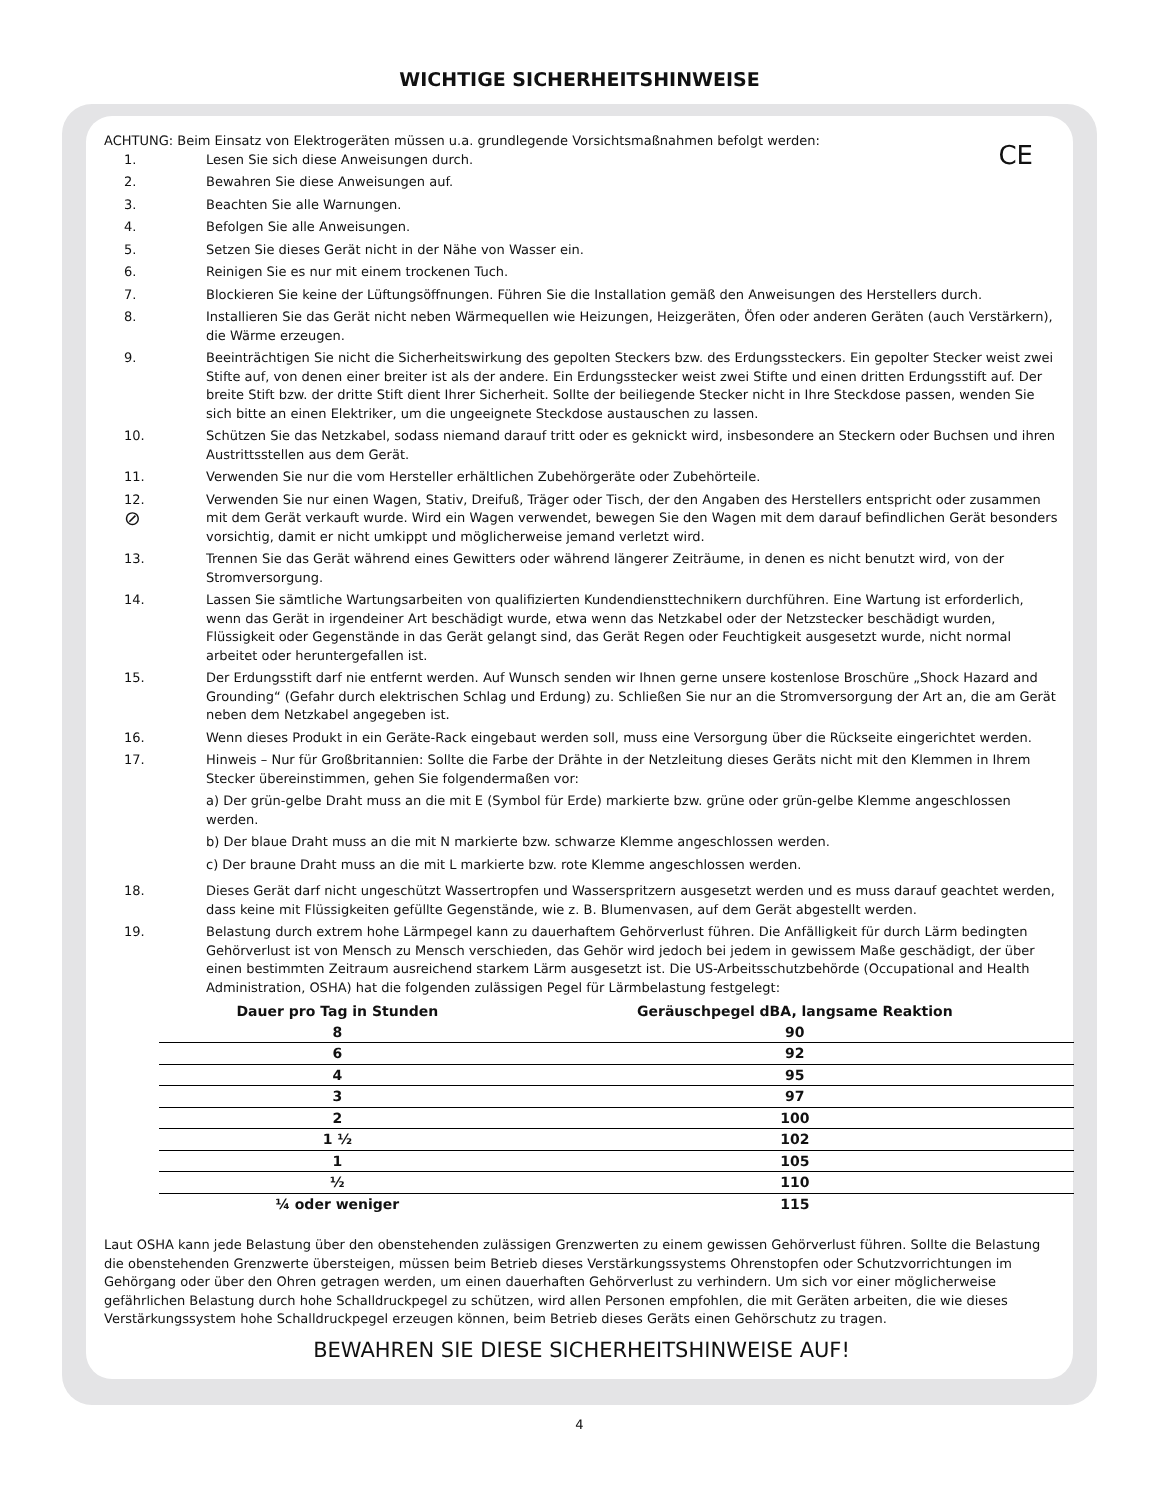WICHTIGE SICHERHEITSHINWEISE
CE
ACHTUNG: Beim Einsatz von Elektrogeräten müssen u.a. grundlegende Vorsichtsmaßnahmen befolgt werden:
1. Lesen Sie sich diese Anweisungen durch.
2. Bewahren Sie diese Anweisungen auf.
3. Beachten Sie alle Warnungen.
4. Befolgen Sie alle Anweisungen.
5. Setzen Sie dieses Gerät nicht in der Nähe von Wasser ein.
6. Reinigen Sie es nur mit einem trockenen Tuch.
7. Blockieren Sie keine der Lüftungsöffnungen. Führen Sie die Installation gemäß den Anweisungen des Herstellers durch.
8. Installieren Sie das Gerät nicht neben Wärmequellen wie Heizungen, Heizgeräten, Öfen oder anderen Geräten (auch Verstärkern), die Wärme erzeugen.
9. Beeinträchtigen Sie nicht die Sicherheitswirkung des gepolten Steckers bzw. des Erdungssteckers. Ein gepolter Stecker weist zwei Stifte auf, von denen einer breiter ist als der andere. Ein Erdungsstecker weist zwei Stifte und einen dritten Erdungsstift auf. Der breite Stift bzw. der dritte Stift dient Ihrer Sicherheit. Sollte der beiliegende Stecker nicht in Ihre Steckdose passen, wenden Sie sich bitte an einen Elektriker, um die ungeeignete Steckdose austauschen zu lassen.
10. Schützen Sie das Netzkabel, sodass niemand darauf tritt oder es geknickt wird, insbesondere an Steckern oder Buchsen und ihren Austrittsstellen aus dem Gerät.
11. Verwenden Sie nur die vom Hersteller erhältlichen Zubehörgeräte oder Zubehörteile.
12.
⊘
Verwenden Sie nur einen Wagen, Stativ, Dreifuß, Träger oder Tisch, der den Angaben des Herstellers entspricht oder zusammen mit dem Gerät verkauft wurde. Wird ein Wagen verwendet, bewegen Sie den Wagen mit dem darauf befindlichen Gerät besonders vorsichtig, damit er nicht umkippt und möglicherweise jemand verletzt wird.
13. Trennen Sie das Gerät während eines Gewitters oder während längerer Zeiträume, in denen es nicht benutzt wird, von der Stromversorgung.
14. Lassen Sie sämtliche Wartungsarbeiten von qualifizierten Kundendiensttechnikern durchführen. Eine Wartung ist erforderlich, wenn das Gerät in irgendeiner Art beschädigt wurde, etwa wenn das Netzkabel oder der Netzstecker beschädigt wurden, Flüssigkeit oder Gegenstände in das Gerät gelangt sind, das Gerät Regen oder Feuchtigkeit ausgesetzt wurde, nicht normal arbeitet oder heruntergefallen ist.
15. Der Erdungsstift darf nie entfernt werden. Auf Wunsch senden wir Ihnen gerne unsere kostenlose Broschüre „Shock Hazard and Grounding“ (Gefahr durch elektrischen Schlag und Erdung) zu. Schließen Sie nur an die Stromversorgung der Art an, die am Gerät neben dem Netzkabel angegeben ist.
16. Wenn dieses Produkt in ein Geräte-Rack eingebaut werden soll, muss eine Versorgung über die Rückseite eingerichtet werden.
17. Hinweis – Nur für Großbritannien: Sollte die Farbe der Drähte in der Netzleitung dieses Geräts nicht mit den Klemmen in Ihrem Stecker übereinstimmen, gehen Sie folgendermaßen vor:
a) Der grün-gelbe Draht muss an die mit E (Symbol für Erde) markierte bzw. grüne oder grün-gelbe Klemme angeschlossen werden.
b) Der blaue Draht muss an die mit N markierte bzw. schwarze Klemme angeschlossen werden.
c) Der braune Draht muss an die mit L markierte bzw. rote Klemme angeschlossen werden.
18. Dieses Gerät darf nicht ungeschützt Wassertropfen und Wasserspritzern ausgesetzt werden und es muss darauf geachtet werden, dass keine mit Flüssigkeiten gefüllte Gegenstände, wie z. B. Blumenvasen, auf dem Gerät abgestellt werden.
19. Belastung durch extrem hohe Lärmpegel kann zu dauerhaftem Gehörverlust führen. Die Anfälligkeit für durch Lärm bedingten Gehörverlust ist von Mensch zu Mensch verschieden, das Gehör wird jedoch bei jedem in gewissem Maße geschädigt, der über einen bestimmten Zeitraum ausreichend starkem Lärm ausgesetzt ist. Die US-Arbeitsschutzbehörde (Occupational and Health Administration, OSHA) hat die folgenden zulässigen Pegel für Lärmbelastung festgelegt:
| Dauer pro Tag in Stunden | Geräuschpegel dBA, langsame Reaktion |
| --- | --- |
| 8 | 90 |
| 6 | 92 |
| 4 | 95 |
| 3 | 97 |
| 2 | 100 |
| 1 ½ | 102 |
| 1 | 105 |
| ½ | 110 |
| ¼ oder weniger | 115 |
Laut OSHA kann jede Belastung über den obenstehenden zulässigen Grenzwerten zu einem gewissen Gehörverlust führen. Sollte die Belastung die obenstehenden Grenzwerte übersteigen, müssen beim Betrieb dieses Verstärkungssystems Ohrenstopfen oder Schutzvorrichtungen im Gehörgang oder über den Ohren getragen werden, um einen dauerhaften Gehörverlust zu verhindern. Um sich vor einer möglicherweise gefährlichen Belastung durch hohe Schalldruckpegel zu schützen, wird allen Personen empfohlen, die mit Geräten arbeiten, die wie dieses Verstärkungssystem hohe Schalldruckpegel erzeugen können, beim Betrieb dieses Geräts einen Gehörschutz zu tragen.
BEWAHREN SIE DIESE SICHERHEITSHINWEISE AUF!
4